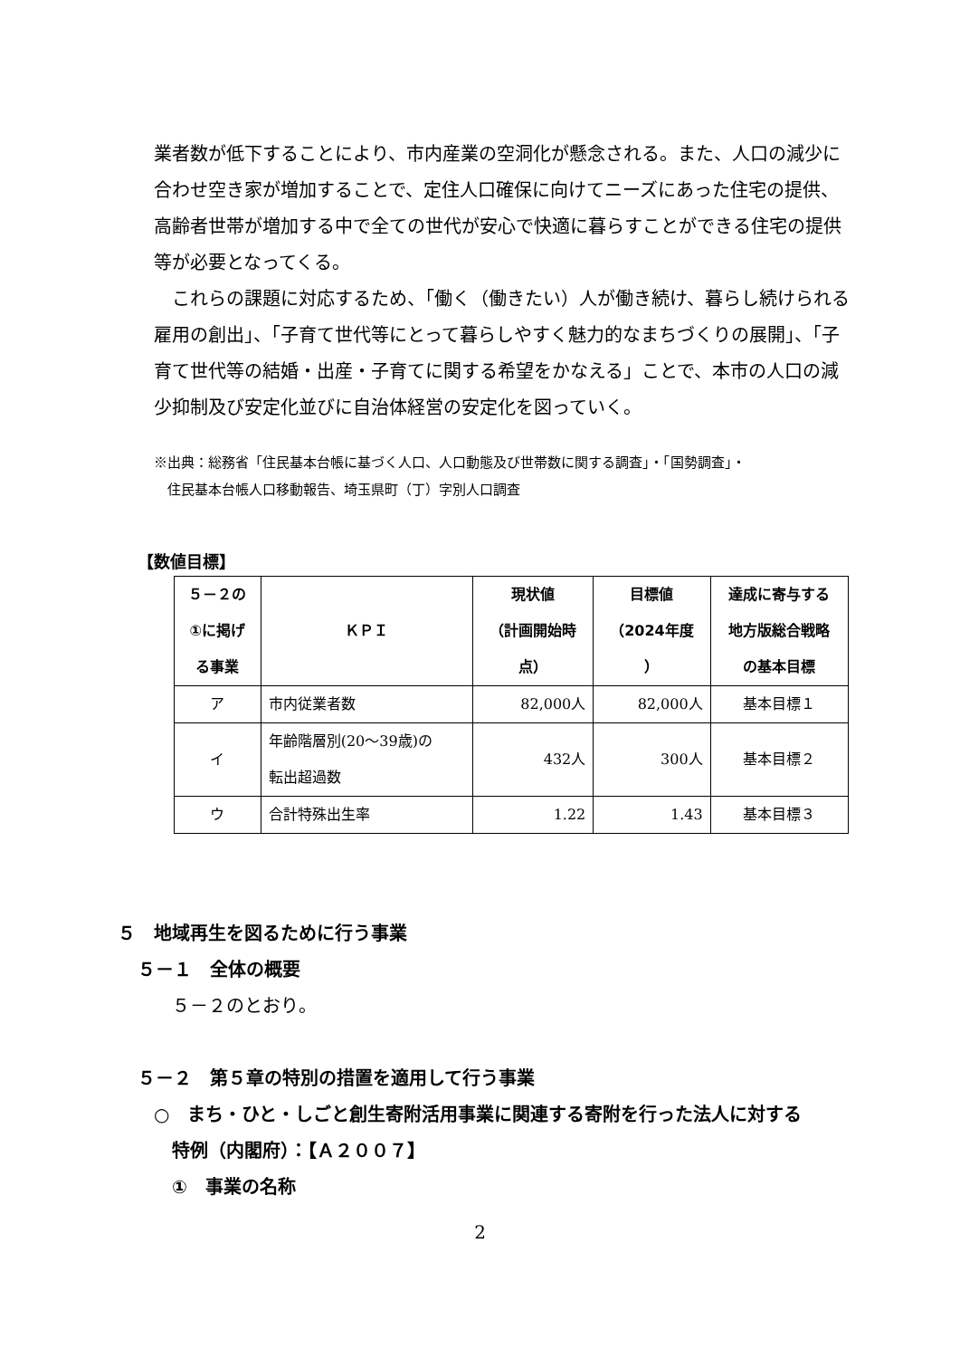業者数が低下することにより、市内産業の空洞化が懸念される。また、人口の減少に合わせ空き家が増加することで、定住人口確保に向けてニーズにあった住宅の提供、高齢者世帯が増加する中で全ての世代が安心で快適に暮らすことができる住宅の提供等が必要となってくる。
　これらの課題に対応するため、「働く（働きたい）人が働き続け、暮らし続けられる雇用の創出」、「子育て世代等にとって暮らしやすく魅力的なまちづくりの展開」、「子育て世代等の結婚・出産・子育てに関する希望をかなえる」ことで、本市の人口の減少抑制及び安定化並びに自治体経営の安定化を図っていく。
※出典：総務省「住民基本台帳に基づく人口、人口動態及び世帯数に関する調査」・「国勢調査」・
　住民基本台帳人口移動報告、埼玉県町（丁）字別人口調査
【数値目標】
| ５－２の ①に掲げ る事業 | ＫＰＩ | 現状値 （計画開始時 点） | 目標値 （2024年度 ） | 達成に寄与する 地方版総合戦略 の基本目標 |
| --- | --- | --- | --- | --- |
| ア | 市内従業者数 | 82,000人 | 82,000人 | 基本目標１ |
| イ | 年齢階層別(20～39歳)の 転出超過数 | 432人 | 300人 | 基本目標２ |
| ウ | 合計特殊出生率 | 1.22 | 1.43 | 基本目標３ |
５　地域再生を図るために行う事業
５－１　全体の概要
５－２のとおり。
５－２　第５章の特別の措置を適用して行う事業
○　まち・ひと・しごと創生寄附活用事業に関連する寄附を行った法人に対する
　特例（内閣府）：【Ａ２００７】
①　事業の名称
2